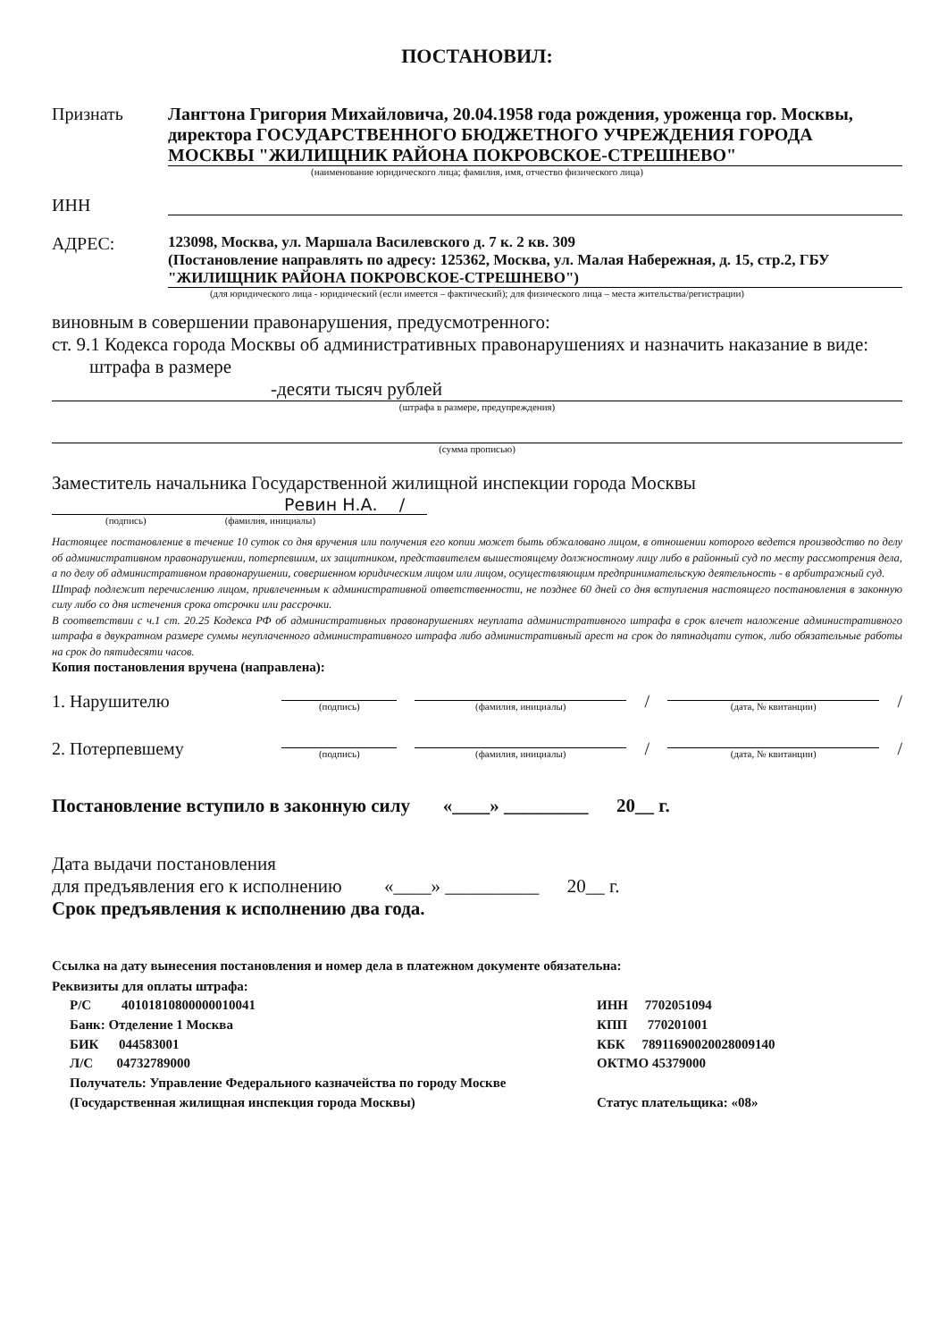ПОСТАНОВИЛ:
Признать Лангтона Григория Михайловича, 20.04.1958 года рождения, уроженца гор. Москвы, директора ГОСУДАРСТВЕННОГО БЮДЖЕТНОГО УЧРЕЖДЕНИЯ ГОРОДА МОСКВЫ "ЖИЛИЩНИК РАЙОНА ПОКРОВСКОЕ-СТРЕШНЕВО"
(наименование юридического лица; фамилия, имя, отчество физического лица)
ИНН
АДРЕС:
123098, Москва, ул. Маршала Василевского д. 7 к. 2 кв. 309
(Постановление направлять по адресу: 125362, Москва, ул. Малая Набережная, д. 15, стр.2, ГБУ "ЖИЛИЩНИК РАЙОНА ПОКРОВСКОЕ-СТРЕШНЕВО")
(для юридического лица - юридический (если имеется – фактический); для физического лица – места жительства/регистрации)
виновным в совершении правонарушения, предусмотренного:
ст. 9.1 Кодекса города Москвы об административных правонарушениях и назначить наказание в виде: штрафа в размере
-десяти тысяч рублей
(штрафа в размере, предупреждения)
(сумма прописью)
Заместитель начальника Государственной жилищной инспекции города Москвы
Ревин Н.А. /
(подпись) (фамилия, инициалы)
Настоящее постановление в течение 10 суток со дня вручения или получения его копии может быть обжаловано лицом, в отношении которого ведется производство по делу об административном правонарушении, потерпевшим, их защитником, представителем вышестоящему должностному лицу либо в районный суд по месту рассмотрения дела, а по делу об административном правонарушении, совершенном юридическим лицом или лицом, осуществляющим предпринимательскую деятельность - в арбитражный суд.
Штраф подлежит перечислению лицом, привлеченным к административной ответственности, не позднее 60 дней со дня вступления настоящего постановления в законную силу либо со дня истечения срока отсрочки или рассрочки.
В соответствии с ч.1 ст. 20.25 Кодекса РФ об административных правонарушениях неуплата административного штрафа в срок влечет наложение административного штрафа в двукратном размере суммы неуплаченного административного штрафа либо административный арест на срок до пятнадцати суток, либо обязательные работы на срок до пятидесяти часов.
Копия постановления вручена (направлена):
1. Нарушителю
(подпись)
(фамилия, инициалы)
/
(дата, № квитанции)
/
2. Потерпевшему
(подпись)
(фамилия, инициалы)
/
(дата, № квитанции)
/
Постановление вступило в законную силу «____» _________ 20__ г.
Дата выдачи постановления
для предъявления его к исполнению «____» __________ 20__ г.
Срок предъявления к исполнению два года.
Ссылка на дату вынесения постановления и номер дела в платежном документе обязательна:
Реквизиты для оплаты штрафа:
Р/С 40101810800000010041
Банк: Отделение 1 Москва
БИК 044583001
Л/С 04732789000
Получатель: Управление Федерального казначейства по городу Москве (Государственная жилищная инспекция города Москвы)
ИНН 7702051094
КПП 770201001
КБК 78911690020028009140
ОКТМО 45379000
Статус плательщика: «08»